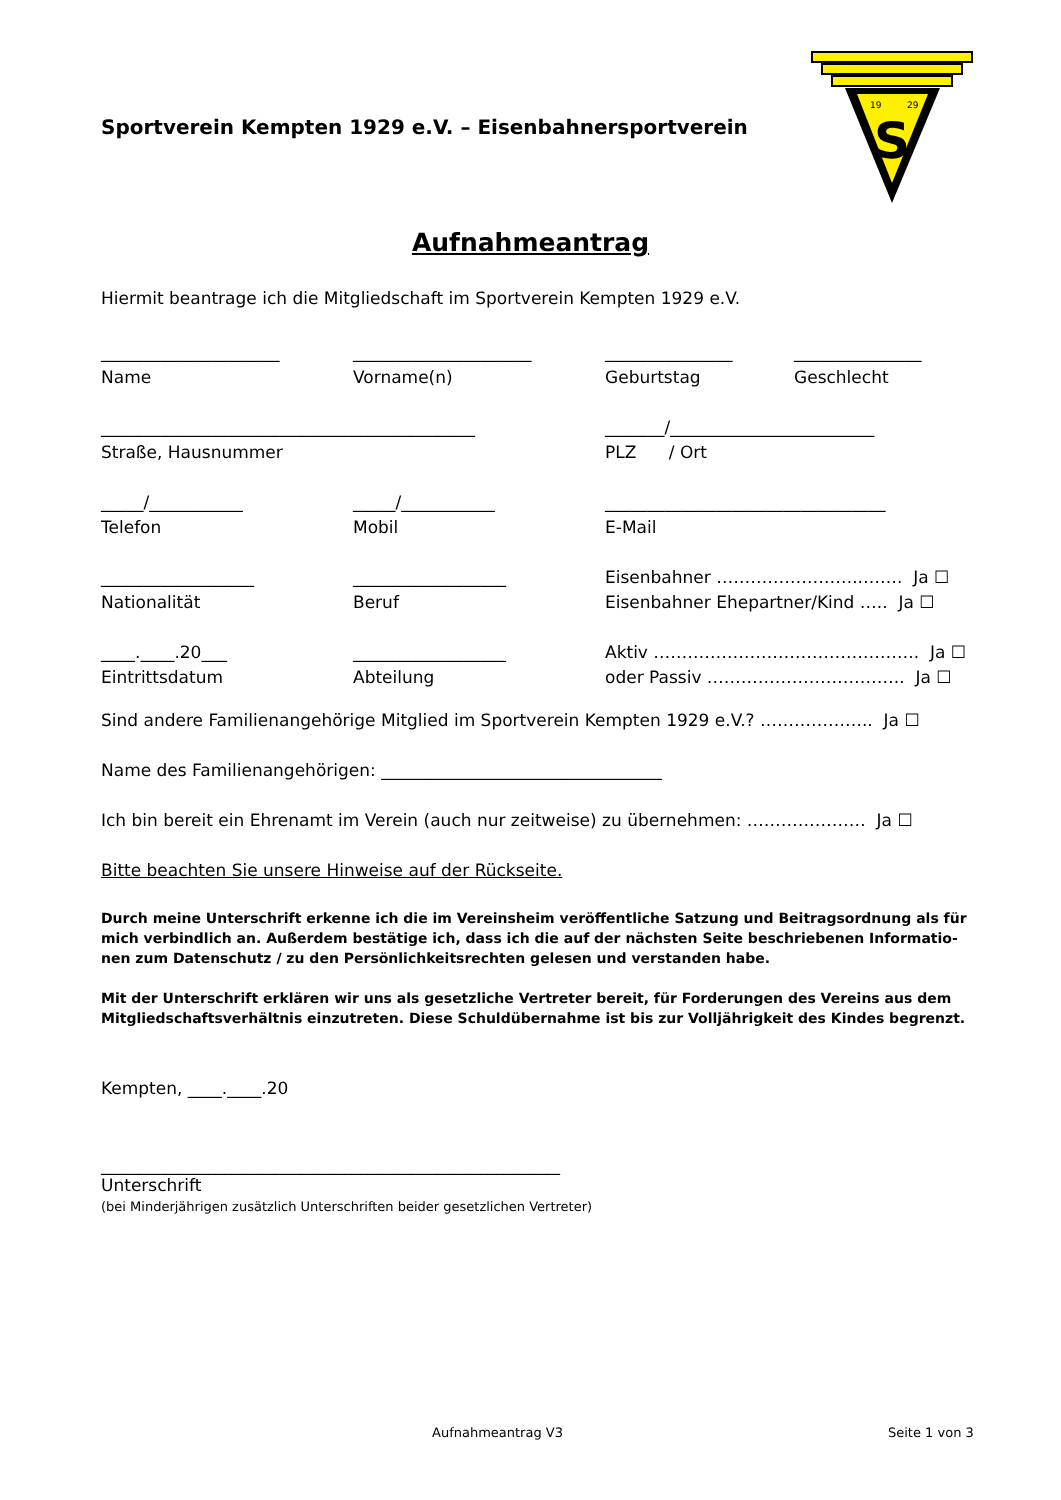Sportverein Kempten 1929 e.V. – Eisenbahnersportverein
S
19
29
Aufnahmeantrag
Hiermit beantrage ich die Mitgliedschaft im Sportverein Kempten 1929 e.V.
_____________________
Name
_____________________
Vorname(n)
_______________
Geburtstag
_______________
Geschlecht
____________________________________________
Straße, Hausnummer
_______/________________________
PLZ / Ort
_____/___________
Telefon
_____/___________
Mobil
_________________________________
E-Mail
__________________
Nationalität
__________________
Beruf
Eisenbahner ……………………..……. Ja ☐
Eisenbahner Ehepartner/Kind ….. Ja ☐
____.____.20___
Eintrittsdatum
__________________
Abteilung
Aktiv ……………………………………….. Ja ☐
oder Passiv …………………………….. Ja ☐
Sind andere Familienangehörige Mitglied im Sportverein Kempten 1929 e.V.? ……………….. Ja ☐
Name des Familienangehörigen: _________________________________
Ich bin bereit ein Ehrenamt im Verein (auch nur zeitweise) zu übernehmen: ………………… Ja ☐
Bitte beachten Sie unsere Hinweise auf der Rückseite.
Durch meine Unterschrift erkenne ich die im Vereinsheim veröffentliche Satzung und Beitragsordnung als für mich verbindlich an. Außerdem bestätige ich, dass ich die auf der nächsten Seite beschriebenen Informatio-nen zum Datenschutz / zu den Persönlichkeitsrechten gelesen und verstanden habe.
Mit der Unterschrift erklären wir uns als gesetzliche Vertreter bereit, für Forderungen des Vereins aus dem Mitgliedschaftsverhältnis einzutreten. Diese Schuldübernahme ist bis zur Volljährigkeit des Kindes begrenzt.
Kempten, ____.____.20
______________________________________________________
Unterschrift
(bei Minderjährigen zusätzlich Unterschriften beider gesetzlichen Vertreter)
Aufnahmeantrag V3 Seite 1 von 3